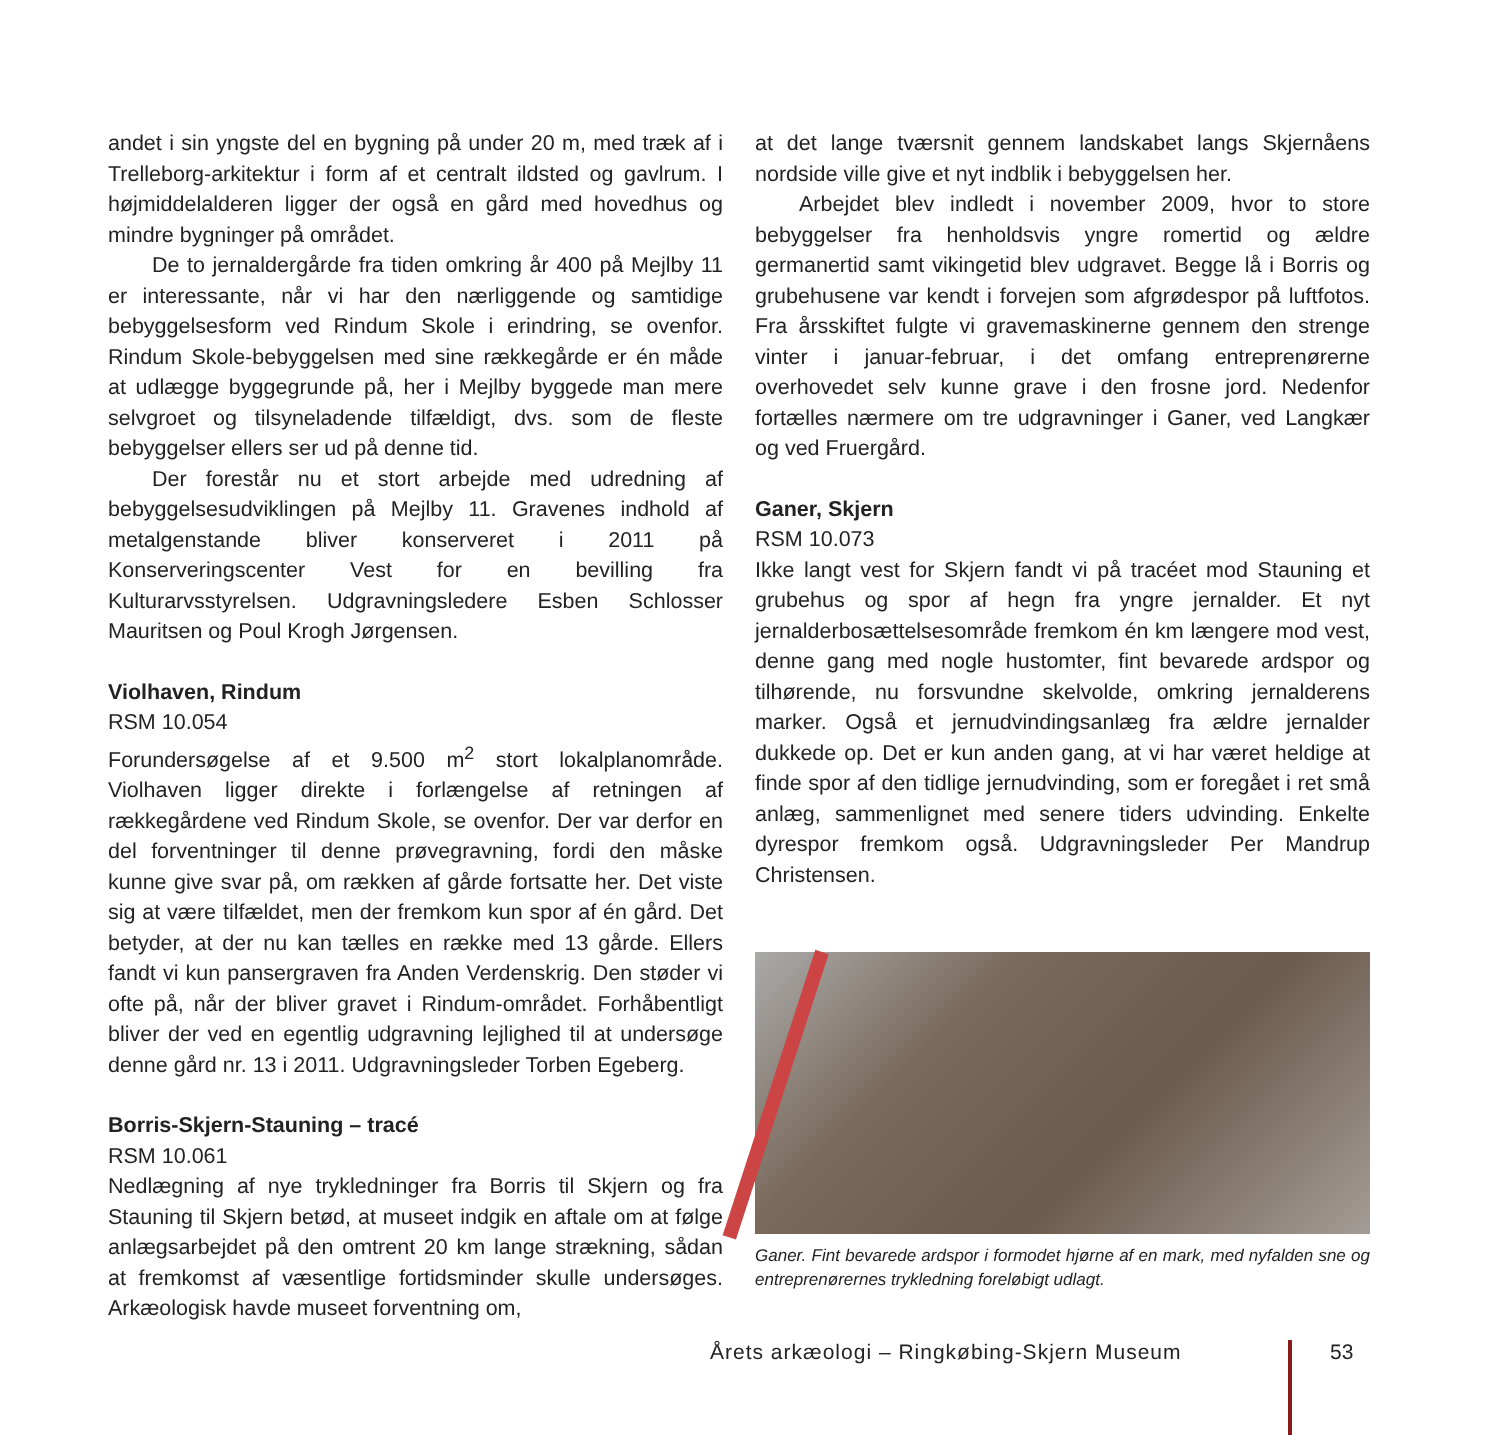andet i sin yngste del en bygning på under 20 m, med træk af i Trelleborg-arkitektur i form af et centralt ildsted og gavlrum. I højmiddelalderen ligger der også en gård med hovedhus og mindre bygninger på området.
De to jernaldergårde fra tiden omkring år 400 på Mejlby 11 er interessante, når vi har den nærliggende og samtidige bebyggelsesform ved Rindum Skole i erindring, se ovenfor. Rindum Skole-bebyggelsen med sine rækkegårde er én måde at udlægge byggegrunde på, her i Mejlby byggede man mere selvgroet og tilsyneladende tilfældigt, dvs. som de fleste bebyggelser ellers ser ud på denne tid.
Der forestår nu et stort arbejde med udredning af bebyggelsesudviklingen på Mejlby 11. Gravenes indhold af metalgenstande bliver konserveret i 2011 på Konserveringscenter Vest for en bevilling fra Kulturarvsstyrelsen. Udgravningsledere Esben Schlosser Mauritsen og Poul Krogh Jørgensen.
Violhaven, Rindum
RSM 10.054
Forundersøgelse af et 9.500 m<sup>2</sup> stort lokalplanområde. Violhaven ligger direkte i forlængelse af retningen af rækkegårdene ved Rindum Skole, se ovenfor. Der var derfor en del forventninger til denne prøvegravning, fordi den måske kunne give svar på, om rækken af gårde fortsatte her. Det viste sig at være tilfældet, men der fremkom kun spor af én gård. Det betyder, at der nu kan tælles en række med 13 gårde. Ellers fandt vi kun pansergraven fra Anden Verdenskrig. Den støder vi ofte på, når der bliver gravet i Rindum-området. Forhåbentligt bliver der ved en egentlig udgravning lejlighed til at undersøge denne gård nr. 13 i 2011. Udgravningsleder Torben Egeberg.
Borris-Skjern-Stauning – tracé
RSM 10.061
Nedlægning af nye trykledninger fra Borris til Skjern og fra Stauning til Skjern betød, at museet indgik en aftale om at følge anlægsarbejdet på den omtrent 20 km lange strækning, sådan at fremkomst af væsentlige fortidsminder skulle undersøges. Arkæologisk havde museet forventning om,
at det lange tværsnit gennem landskabet langs Skjernåens nordside ville give et nyt indblik i bebyggelsen her.
Arbejdet blev indledt i november 2009, hvor to store bebyggelser fra henholdsvis yngre romertid og ældre germanertid samt vikingetid blev udgravet. Begge lå i Borris og grubehusene var kendt i forvejen som afgrødespor på luftfotos. Fra årsskiftet fulgte vi gravemaskinerne gennem den strenge vinter i januar-februar, i det omfang entreprenørerne overhovedet selv kunne grave i den frosne jord. Nedenfor fortælles nærmere om tre udgravninger i Ganer, ved Langkær og ved Fruergård.
Ganer, Skjern
RSM 10.073
Ikke langt vest for Skjern fandt vi på tracéet mod Stauning et grubehus og spor af hegn fra yngre jernalder. Et nyt jernalderbosættelsesområde fremkom én km længere mod vest, denne gang med nogle hustomter, fint bevarede ardspor og tilhørende, nu forsvundne skelvolde, omkring jernalderens marker. Også et jernudvindingsanlæg fra ældre jernalder dukkede op. Det er kun anden gang, at vi har været heldige at finde spor af den tidlige jernudvinding, som er foregået i ret små anlæg, sammenlignet med senere tiders udvinding. Enkelte dyrespor fremkom også. Udgravningsleder Per Mandrup Christensen.
Ganer. Fint bevarede ardspor i formodet hjørne af en mark, med nyfalden sne og entreprenørernes trykledning foreløbigt udlagt.
Årets arkæologi – Ringkøbing-Skjern Museum
53